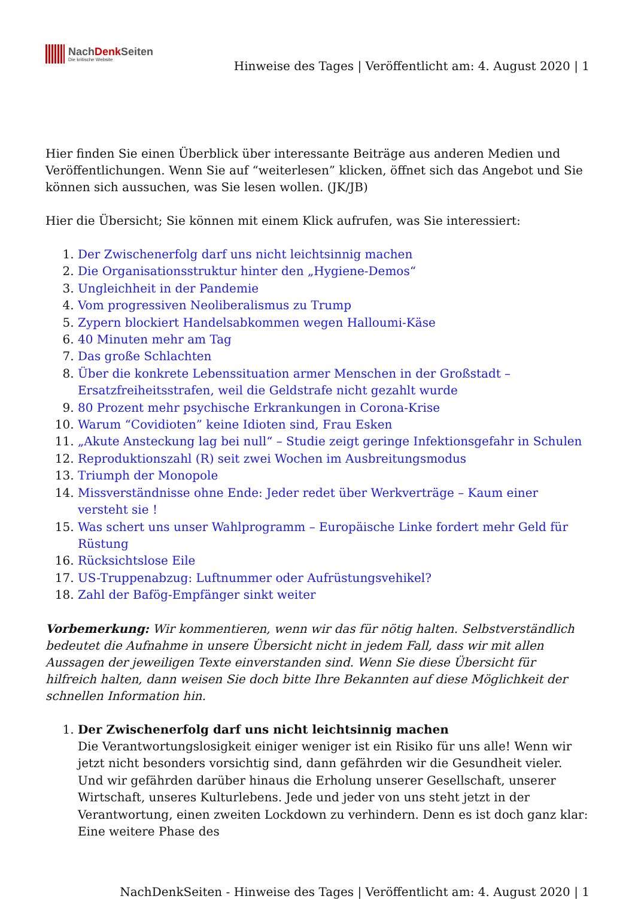NachDenk Seiten
Die kritische Website
Hinweise des Tages | Veröffentlicht am: 4. August 2020 | 1
Hier finden Sie einen Überblick über interessante Beiträge aus anderen Medien und Veröffentlichungen. Wenn Sie auf “weiterlesen” klicken, öffnet sich das Angebot und Sie können sich aussuchen, was Sie lesen wollen. (JK/JB)
Hier die Übersicht; Sie können mit einem Klick aufrufen, was Sie interessiert:
1. Der Zwischenerfolg darf uns nicht leichtsinnig machen
2. Die Organisationsstruktur hinter den „Hygiene-Demos“
3. Ungleichheit in der Pandemie
4. Vom progressiven Neoliberalismus zu Trump
5. Zypern blockiert Handelsabkommen wegen Halloumi-Käse
6. 40 Minuten mehr am Tag
7. Das große Schlachten
8. Über die konkrete Lebenssituation armer Menschen in der Großstadt – Ersatzfreiheitsstrafen, weil die Geldstrafe nicht gezahlt wurde
9. 80 Prozent mehr psychische Erkrankungen in Corona-Krise
10. Warum “Covidioten” keine Idioten sind, Frau Esken
11. „Akute Ansteckung lag bei null“ – Studie zeigt geringe Infektionsgefahr in Schulen
12. Reproduktionszahl (R) seit zwei Wochen im Ausbreitungsmodus
13. Triumph der Monopole
14. Missverständnisse ohne Ende: Jeder redet über Werkverträge – Kaum einer versteht sie !
15. Was schert uns unser Wahlprogramm – Europäische Linke fordert mehr Geld für Rüstung
16. Rücksichtslose Eile
17. US-Truppenabzug: Luftnummer oder Aufrüstungsvehikel?
18. Zahl der Bafög-Empfänger sinkt weiter
Vorbemerkung: Wir kommentieren, wenn wir das für nötig halten. Selbstverständlich bedeutet die Aufnahme in unsere Übersicht nicht in jedem Fall, dass wir mit allen Aussagen der jeweiligen Texte einverstanden sind. Wenn Sie diese Übersicht für hilfreich halten, dann weisen Sie doch bitte Ihre Bekannten auf diese Möglichkeit der schnellen Information hin.
1. Der Zwischenerfolg darf uns nicht leichtsinnig machen
Die Verantwortungslosigkeit einiger weniger ist ein Risiko für uns alle! Wenn wir jetzt nicht besonders vorsichtig sind, dann gefährden wir die Gesundheit vieler. Und wir gefährden darüber hinaus die Erholung unserer Gesellschaft, unserer Wirtschaft, unseres Kulturlebens. Jede und jeder von uns steht jetzt in der Verantwortung, einen zweiten Lockdown zu verhindern. Denn es ist doch ganz klar: Eine weitere Phase des
NachDenkSeiten - Hinweise des Tages | Veröffentlicht am: 4. August 2020 | 1